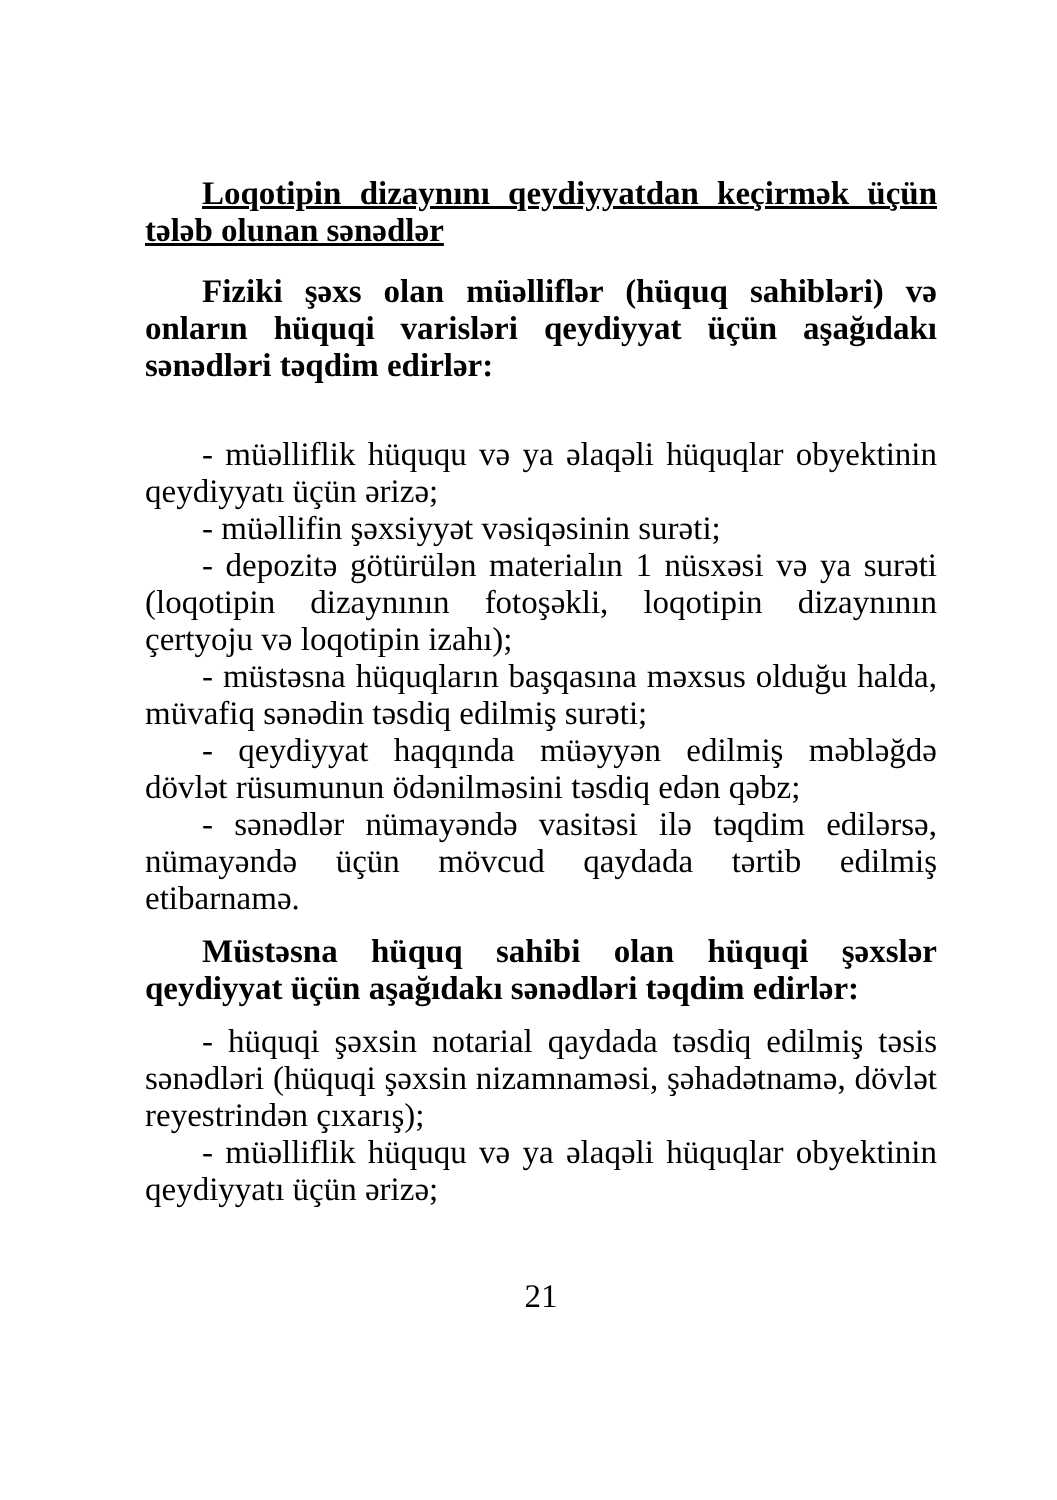Loqotipin dizaynını qeydiyyatdan keçirmək üçün tələb olunan sənədlər
Fiziki şəxs olan müəlliflər (hüquq sahibləri) və onların hüquqi varisləri qeydiyyat üçün aşağıdakı sənədləri təqdim edirlər:
- müəlliflik hüququ və ya əlaqəli hüquqlar obyektinin qeydiyyatı üçün ərizə;
- müəllifin şəxsiyyət vəsiqəsinin surəti;
- depozitə götürülən materialın 1 nüsxəsi və ya surəti (loqotipin dizaynının fotoşəkli, loqotipin dizaynının çertyoju və loqotipin izahı);
- müstəsna hüquqların başqasına məxsus olduğu halda, müvafiq sənədin təsdiq edilmiş surəti;
- qeydiyyat haqqında müəyyən edilmiş məbləğdə dövlət rüsumunun ödənilməsini təsdiq edən qəbz;
- sənədlər nümayəndə vasitəsi ilə təqdim edilərsə, nümayəndə üçün mövcud qaydada tərtib edilmiş etibarnamə.
Müstəsna hüquq sahibi olan hüquqi şəxslər qeydiyyat üçün aşağıdakı sənədləri təqdim edirlər:
- hüquqi şəxsin notarial qaydada təsdiq edilmiş təsis sənədləri (hüquqi şəxsin nizamnaməsi, şəhadətnamə, dövlət reyestrindən çıxarış);
- müəlliflik hüququ və ya əlaqəli hüquqlar obyektinin qeydiyyatı üçün ərizə;
21